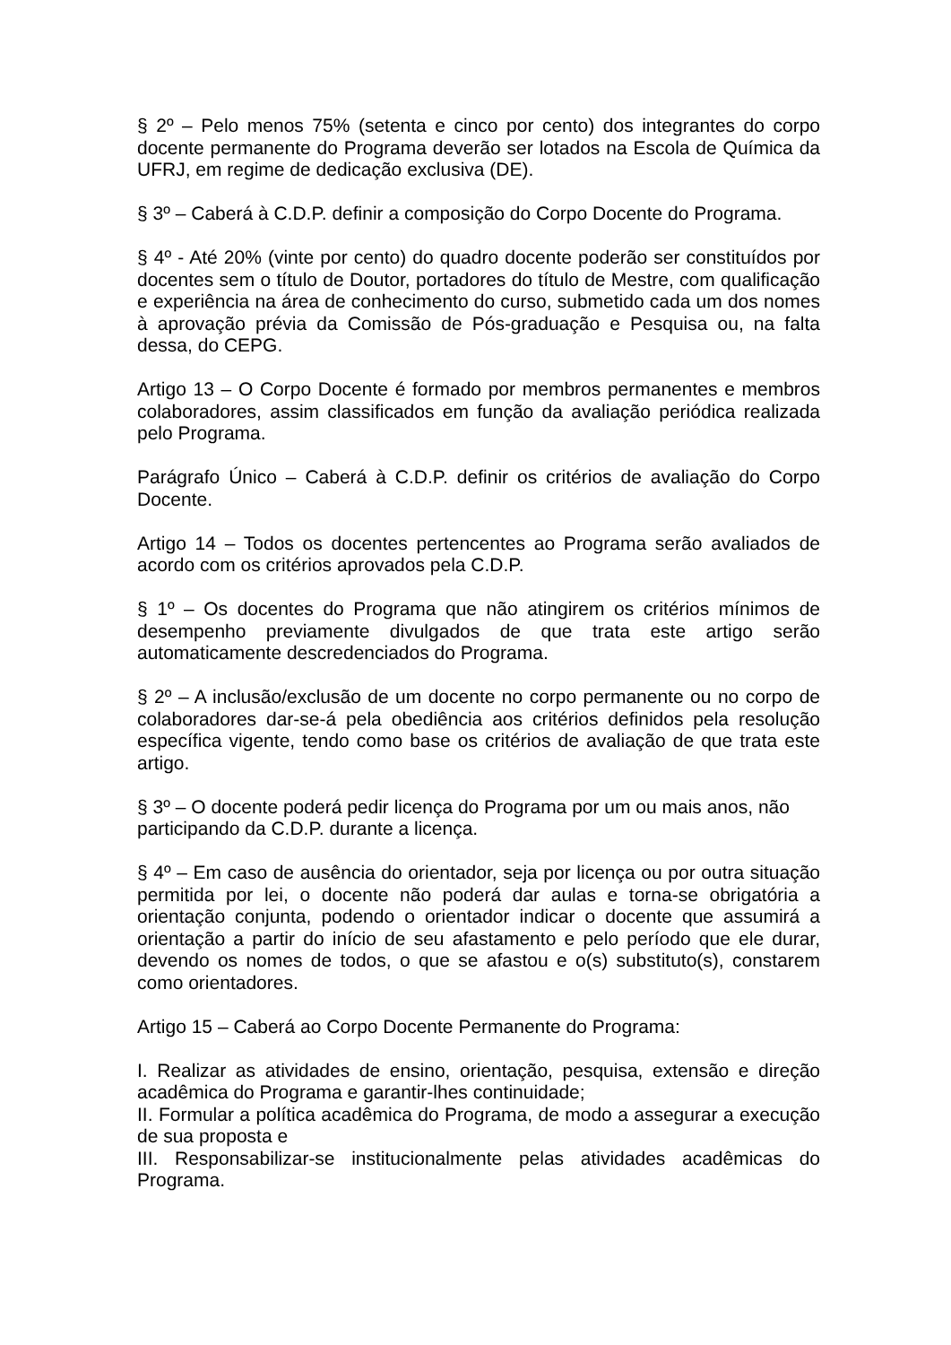§ 2º – Pelo menos 75% (setenta e cinco por cento) dos integrantes do corpo docente permanente do Programa deverão ser lotados na Escola de Química da UFRJ, em regime de dedicação exclusiva (DE).
§ 3º – Caberá à C.D.P. definir a composição do Corpo Docente do Programa.
§ 4º - Até 20% (vinte por cento) do quadro docente poderão ser constituídos por docentes sem o título de Doutor, portadores do título de Mestre, com qualificação e experiência na área de conhecimento do curso, submetido cada um dos nomes à aprovação prévia da Comissão de Pós-graduação e Pesquisa ou, na falta dessa, do CEPG.
Artigo 13 – O Corpo Docente é formado por membros permanentes e membros colaboradores, assim classificados em função da avaliação periódica realizada pelo Programa.
Parágrafo Único – Caberá à C.D.P. definir os critérios de avaliação do Corpo Docente.
Artigo 14 – Todos os docentes pertencentes ao Programa serão avaliados de acordo com os critérios aprovados pela C.D.P.
§ 1º – Os docentes do Programa que não atingirem os critérios mínimos de desempenho previamente divulgados de que trata este artigo serão automaticamente descredenciados do Programa.
§ 2º – A inclusão/exclusão de um docente no corpo permanente ou no corpo de colaboradores dar-se-á pela obediência aos critérios definidos pela resolução específica vigente, tendo como base os critérios de avaliação de que trata este artigo.
§ 3º – O docente poderá pedir licença do Programa por um ou mais anos, não participando da C.D.P. durante a licença.
§ 4º – Em caso de ausência do orientador, seja por licença ou por outra situação permitida por lei, o docente não poderá dar aulas e torna-se obrigatória a orientação conjunta, podendo o orientador indicar o docente que assumirá a orientação a partir do início de seu afastamento e pelo período que ele durar, devendo os nomes de todos, o que se afastou e o(s) substituto(s), constarem como orientadores.
Artigo 15 – Caberá ao Corpo Docente Permanente do Programa:
I. Realizar as atividades de ensino, orientação, pesquisa, extensão e direção acadêmica do Programa e garantir-lhes continuidade;
II. Formular a política acadêmica do Programa, de modo a assegurar a execução de sua proposta e
III. Responsabilizar-se institucionalmente pelas atividades acadêmicas do Programa.